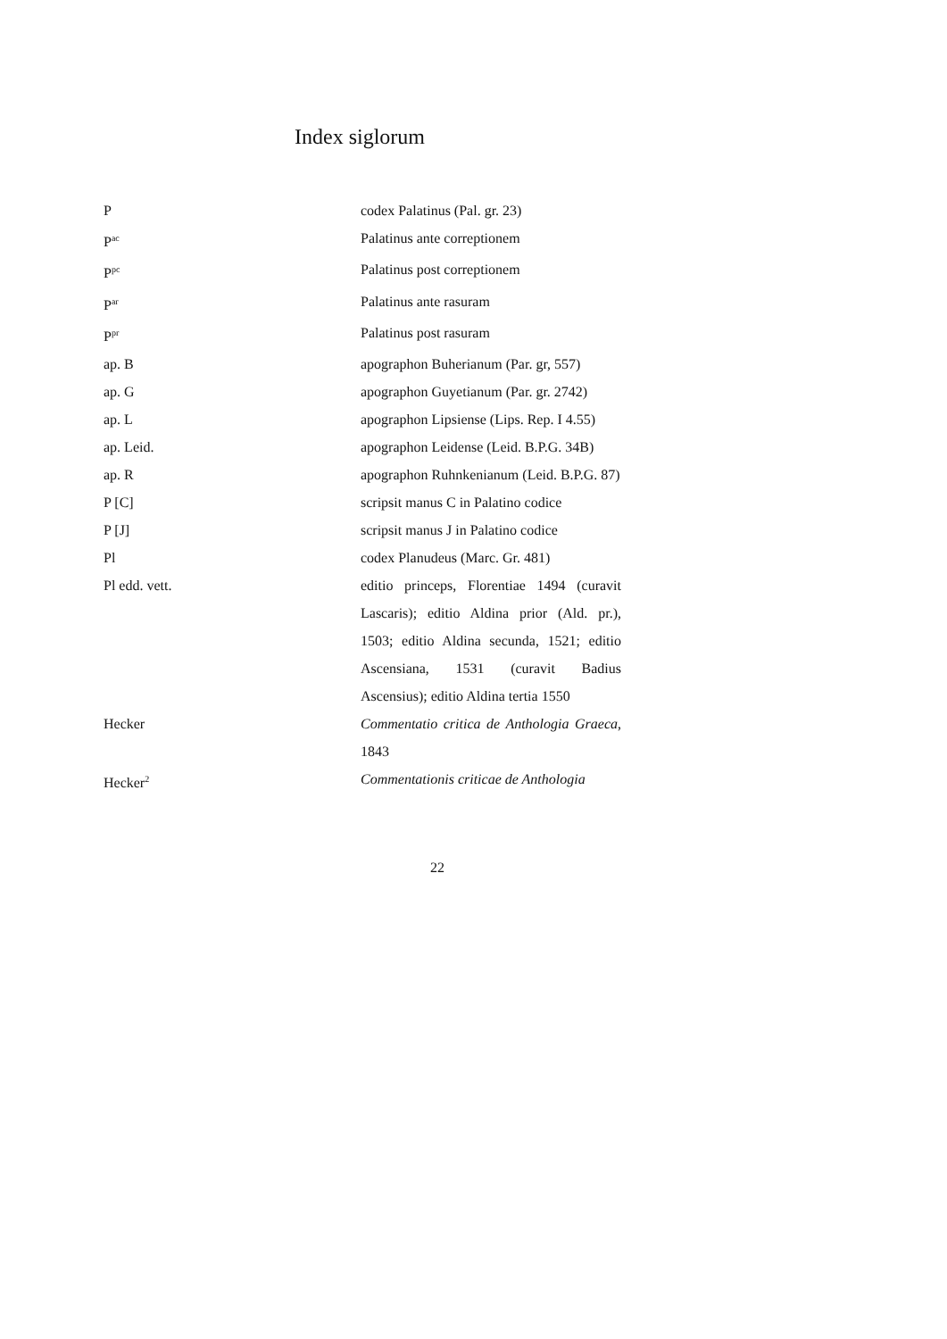Index siglorum
| P | codex Palatinus (Pal. gr. 23) |
| P<sup>ac</sup> | Palatinus ante correptionem |
| P<sup>pc</sup> | Palatinus post correptionem |
| P<sup>ar</sup> | Palatinus ante rasuram |
| P<sup>pr</sup> | Palatinus post rasuram |
| ap. B | apographon Buherianum (Par. gr, 557) |
| ap. G | apographon Guyetianum (Par. gr. 2742) |
| ap. L | apographon Lipsiense (Lips. Rep. I 4.55) |
| ap. Leid. | apographon Leidense (Leid. B.P.G. 34B) |
| ap. R | apographon Ruhnkenianum (Leid. B.P.G. 87) |
| P [C] | scripsit manus C in Palatino codice |
| P [J] | scripsit manus J in Palatino codice |
| Pl | codex Planudeus (Marc. Gr. 481) |
| Pl edd. vett. | editio princeps, Florentiae 1494 (curavit Lascaris); editio Aldina prior (Ald. pr.), 1503; editio Aldina secunda, 1521; editio Ascensiana, 1531 (curavit Badius Ascensius); editio Aldina tertia 1550 |
| Hecker | Commentatio critica de Anthologia Graeca , 1843 |
| Hecker<sup>2</sup> | Commentationis criticae de Anthologia |
22